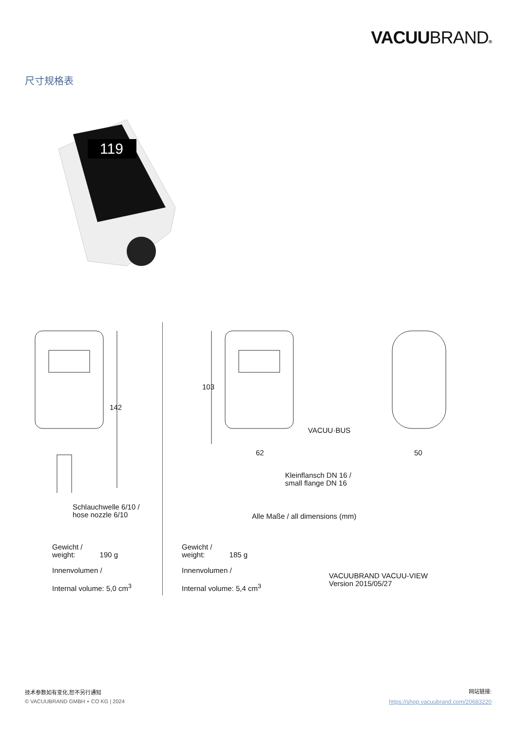VACUUBRAND®
尺寸规格表
119
142
103
VACUU·BUS
62 50
Kleinflansch DN 16 /
small flange DN 16
Schlauchwelle 6/10 /
hose nozzle 6/10
Alle Maße / all dimensions (mm)
Gewicht /
weight: 190 g
Innenvolumen /
Internal volume: 5,0 cm<sup>3</sup>
Gewicht /
weight: 185 g
Innenvolumen /
Internal volume: 5,4 cm<sup>3</sup>
VACUUBRAND VACUU-VIEW
Version 2015/05/27
技术参数如有变化,恕不另行通知
© VACUUBRAND GMBH + CO KG | 2024
网站链接:
https://shop.vacuubrand.com/20683220